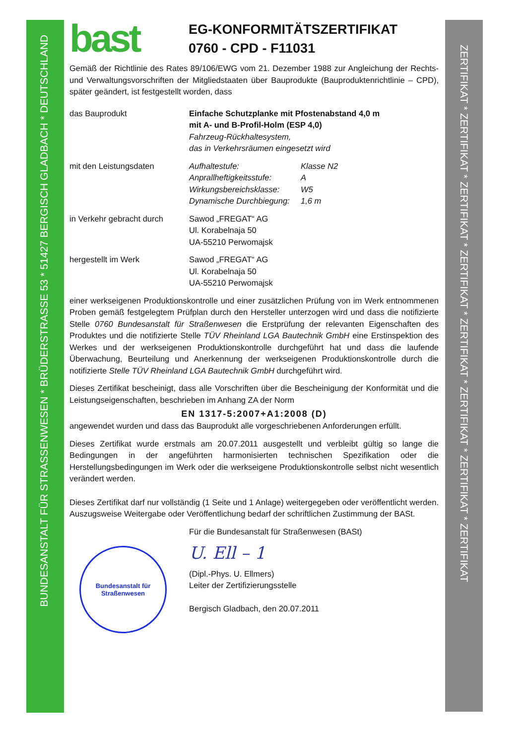BUNDESANSTALT FÜR STRASSENWESEN * BRÜDERSTRASSE 53 * 51427 BERGISCH GLADBACH * DEUTSCHLAND
ZERTIFIKAT * ZERTIFIKAT * ZERTIFIKAT * ZERTIFIKAT * ZERTIFIKAT * ZERTIFIKAT * ZERTIFIKAT * ZERTIFIKAT
bast
EG-KONFORMITÄTSZERTIFIKAT
0760 - CPD - F11031
Gemäß der Richtlinie des Rates 89/106/EWG vom 21. Dezember 1988 zur Angleichung der Rechts- und Verwaltungsvorschriften der Mitgliedstaaten über Bauprodukte (Bauproduktenrichtlinie – CPD), später geändert, ist festgestellt worden, dass
das Bauprodukt Einfache Schutzplanke mit Pfostenabstand 4,0 m
mit A- und B-Profil-Holm (ESP 4,0)
Fahrzeug-Rückhaltesystem,
das in Verkehrsräumen eingesetzt wird
mit den Leistungsdaten Aufhaltestufe: Klasse N2 Anprallheftigkeitsstufe: A Wirkungsbereichsklasse: W5 Dynamische Durchbiegung: 1,6 m
in Verkehr gebracht durch
Sawod „FREGAT“ AG
Ul. Korabelnaja 50
UA-55210 Perwomajsk
hergestellt im Werk Sawod „FREGAT“ AG
Ul. Korabelnaja 50
UA-55210 Perwomajsk
einer werkseigenen Produktionskontrolle und einer zusätzlichen Prüfung von im Werk entnommenen Proben gemäß festgelegtem Prüfplan durch den Hersteller unterzogen wird und dass die notifizierte Stelle 0760 Bundesanstalt für Straßenwesen die Erstprüfung der relevanten Eigenschaften des Produktes und die notifizierte Stelle TÜV Rheinland LGA Bautechnik GmbH eine Erstinspektion des Werkes und der werkseigenen Produktionskontrolle durchgeführt hat und dass die laufende Überwachung, Beurteilung und Anerkennung der werkseigenen Produktionskontrolle durch die notifizierte Stelle TÜV Rheinland LGA Bautechnik GmbH durchgeführt wird.
Dieses Zertifikat bescheinigt, dass alle Vorschriften über die Bescheinigung der Konformität und die Leistungseigenschaften, beschrieben im Anhang ZA der Norm
EN 1317-5:2007+A1:2008 (D)
angewendet wurden und dass das Bauprodukt alle vorgeschriebenen Anforderungen erfüllt.
Dieses Zertifikat wurde erstmals am 20.07.2011 ausgestellt und verbleibt gültig so lange die Bedingungen in der angeführten harmonisierten technischen Spezifikation oder die Herstellungsbedingungen im Werk oder die werkseigene Produktionskontrolle selbst nicht wesentlich verändert werden.
Dieses Zertifikat darf nur vollständig (1 Seite und 1 Anlage) weitergegeben oder veröffentlicht werden. Auszugsweise Weitergabe oder Veröffentlichung bedarf der schriftlichen Zustimmung der BASt.
Bundesanstalt für Straßenwesen
Für die Bundesanstalt für Straßenwesen (BASt)
U. Ell – 1
(Dipl.-Phys. U. Ellmers)
Leiter der Zertifizierungsstelle
Bergisch Gladbach, den 20.07.2011